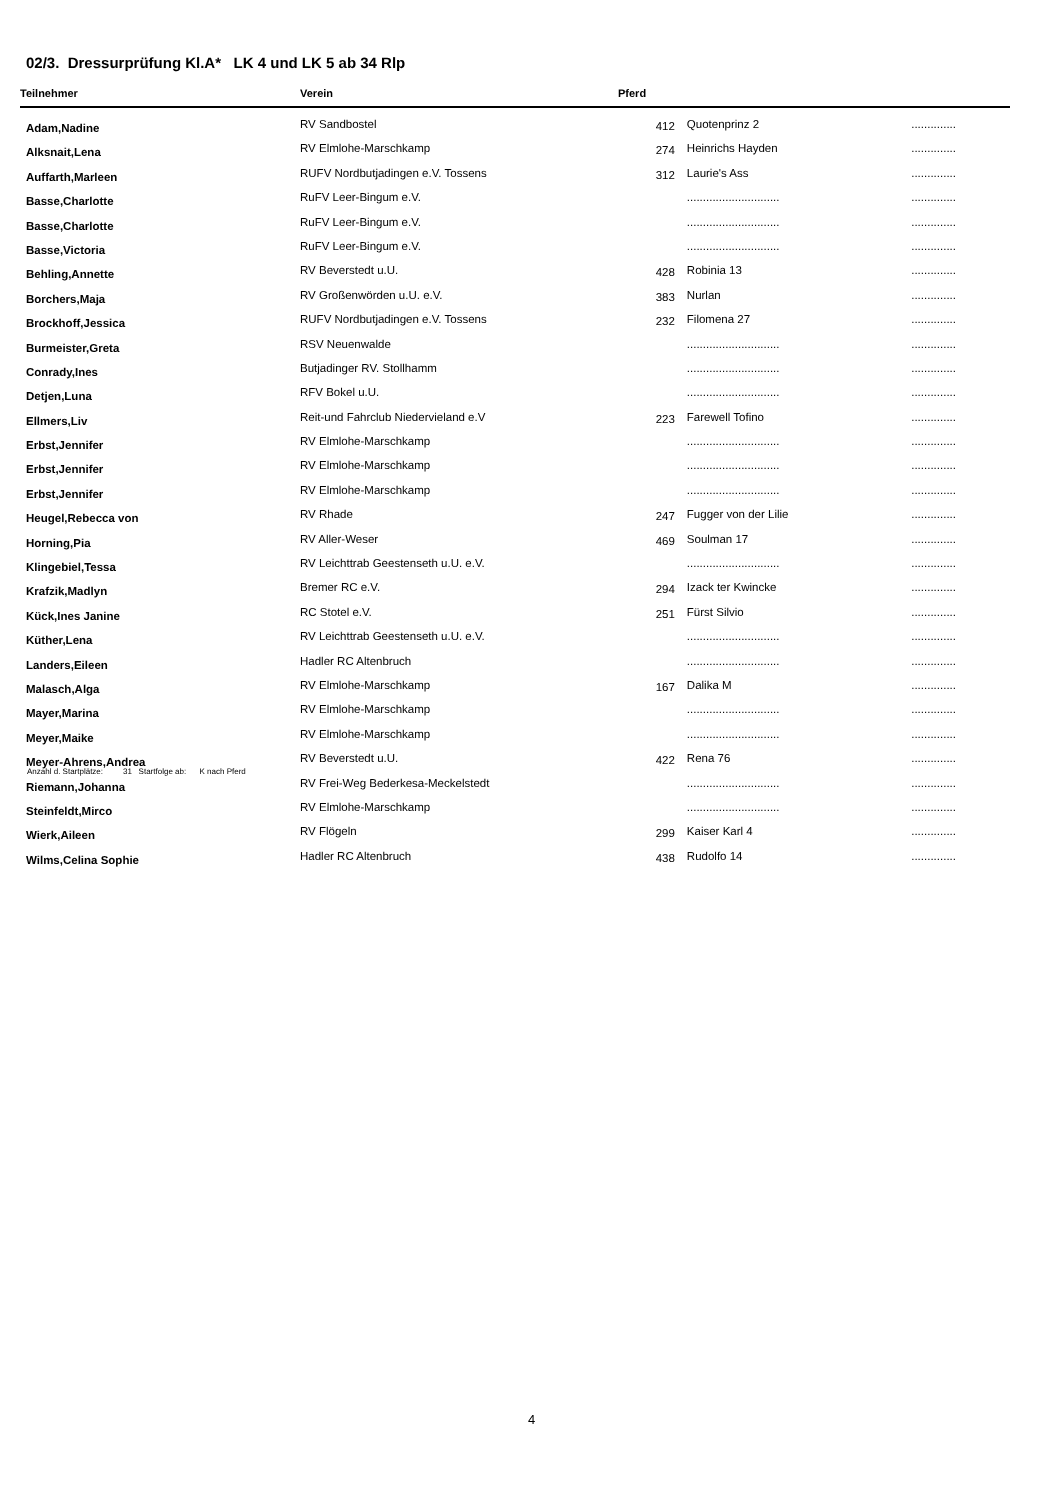02/3. Dressurprüfung Kl.A* LK 4 und LK 5 ab 34 Rlp
| Teilnehmer | Verein | Pferd | | |
| --- | --- | --- | --- | --- |
| Adam,Nadine | RV Sandbostel | 412 | Quotenprinz 2 | .............. |
| Alksnait,Lena | RV Elmlohe-Marschkamp | 274 | Heinrichs Hayden | .............. |
| Auffarth,Marleen | RUFV Nordbutjadingen e.V. Tossens | 312 | Laurie's Ass | .............. |
| Basse,Charlotte | RuFV Leer-Bingum e.V. | | ............................. | .............. |
| Basse,Charlotte | RuFV Leer-Bingum e.V. | | ............................. | .............. |
| Basse,Victoria | RuFV Leer-Bingum e.V. | | ............................. | .............. |
| Behling,Annette | RV Beverstedt u.U. | 428 | Robinia 13 | .............. |
| Borchers,Maja | RV Großenwörden u.U. e.V. | 383 | Nurlan | .............. |
| Brockhoff,Jessica | RUFV Nordbutjadingen e.V. Tossens | 232 | Filomena 27 | .............. |
| Burmeister,Greta | RSV Neuenwalde | | ............................. | .............. |
| Conrady,Ines | Butjadinger RV. Stollhamm | | ............................. | .............. |
| Detjen,Luna | RFV Bokel u.U. | | ............................. | .............. |
| Ellmers,Liv | Reit-und Fahrclub Niedervieland e.V | 223 | Farewell Tofino | .............. |
| Erbst,Jennifer | RV Elmlohe-Marschkamp | | ............................. | .............. |
| Erbst,Jennifer | RV Elmlohe-Marschkamp | | ............................. | .............. |
| Erbst,Jennifer | RV Elmlohe-Marschkamp | | ............................. | .............. |
| Heugel,Rebecca von | RV Rhade | 247 | Fugger von der Lilie | .............. |
| Horning,Pia | RV Aller-Weser | 469 | Soulman 17 | .............. |
| Klingebiel,Tessa | RV Leichttrab Geestenseth u.U. e.V. | | ............................. | .............. |
| Krafzik,Madlyn | Bremer RC e.V. | 294 | Izack ter Kwincke | .............. |
| Kück,Ines Janine | RC Stotel e.V. | 251 | Fürst Silvio | .............. |
| Küther,Lena | RV Leichttrab Geestenseth u.U. e.V. | | ............................. | .............. |
| Landers,Eileen | Hadler RC Altenbruch | | ............................. | .............. |
| Malasch,Alga | RV Elmlohe-Marschkamp | 167 | Dalika M | .............. |
| Mayer,Marina | RV Elmlohe-Marschkamp | | ............................. | .............. |
| Meyer,Maike | RV Elmlohe-Marschkamp | | ............................. | .............. |
| Meyer-Ahrens,Andrea | RV Beverstedt u.U. | 422 | Rena 76 | .............. |
| Riemann,Johanna | RV Frei-Weg Bederkesa-Meckelstedt | | ............................. | .............. |
| Steinfeldt,Mirco | RV Elmlohe-Marschkamp | | ............................. | .............. |
| Wierk,Aileen | RV Flögeln | 299 | Kaiser Karl 4 | .............. |
| Wilms,Celina Sophie | Hadler RC Altenbruch | 438 | Rudolfo 14 | .............. |
Anzahl d. Startplätze: 31 Startfolge ab: K nach Pferd
4